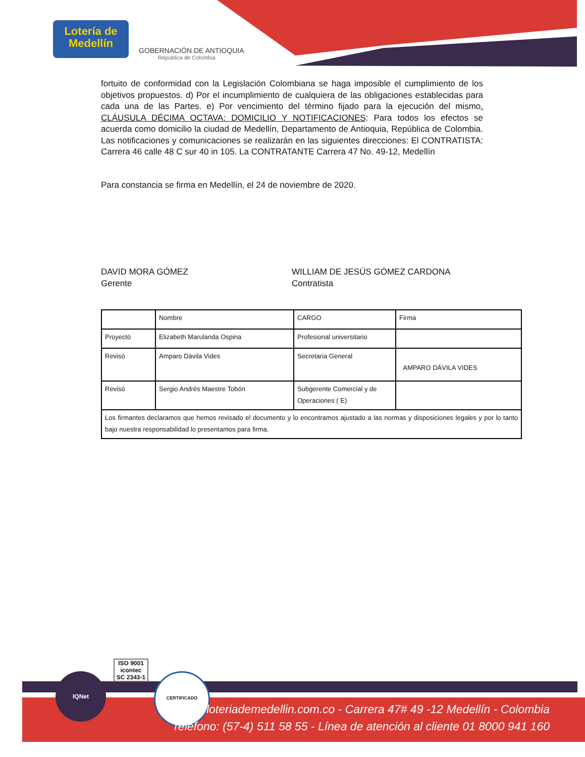Lotería de Medellín
GOBERNACIÓN DE ANTIOQUIA
República de Colombia
fortuito de conformidad con la Legislación Colombiana se haga imposible el cumplimiento de los objetivos propuestos. d) Por el incumplimiento de cualquiera de las obligaciones establecidas para cada una de las Partes. e) Por vencimiento del término fijado para la ejecución del mismo. CLÁUSULA DÉCIMA OCTAVA: DOMICILIO Y NOTIFICACIONES: Para todos los efectos se acuerda como domicilio la ciudad de Medellín, Departamento de Antioquia, República de Colombia. Las notificaciones y comunicaciones se realizarán en las siguientes direcciones: El CONTRATISTA: Carrera 46 calle 48 C sur 40 in 105. La CONTRATANTE Carrera 47 No. 49-12, Medellín
Para constancia se firma en Medellín, el 24 de noviembre de 2020.
DAVID MORA GÓMEZ
Gerente
WILLIAM DE JESÚS GÓMEZ CARDONA
Contratista
| | Nombre | CARGO | Firma |
| Proyectó | Elizabeth Marulanda Ospina | Profesional universitario | |
| Revisó | Amparo Dávila Vides | Secretaria General | AMPARO DÁVILA VIDES |
| Revisó | Sergio Andrés Maestre Tobón | Subgerente Comercial y de Operaciones ( E) | |
| Los firmantes declaramos que hemos revisado el documento y lo encontramos ajustado a las normas y disposiciones legales y por lo tanto bajo nuestra responsabilidad lo presentamos para firma. | | | |
IQNet
ISO 9001
icontec
SC 2343-1
CERTIFICADO
www.loteriademedellin.com.co - Carrera 47# 49 -12 Medellín - Colombia
Teléfono: (57-4) 511 58 55 - Línea de atención al cliente 01 8000 941 160